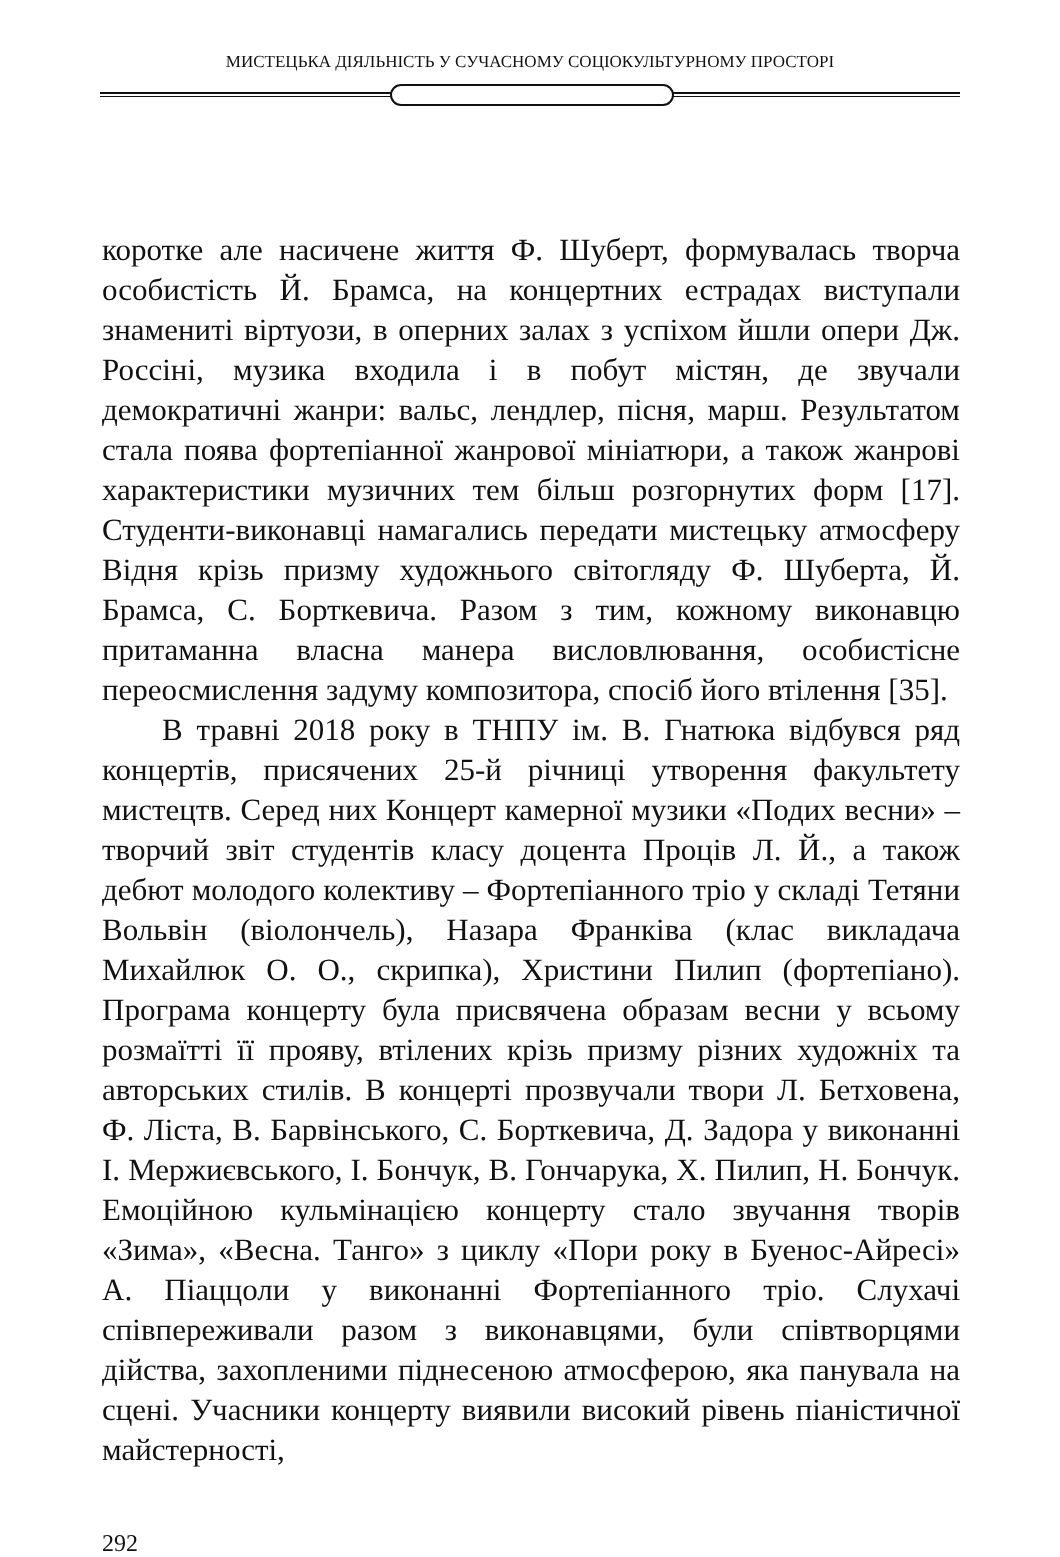МИСТЕЦЬКА ДІЯЛЬНІСТЬ У СУЧАСНОМУ СОЦІОКУЛЬТУРНОМУ ПРОСТОРІ
коротке але насичене життя Ф. Шуберт, формувалась творча особистість Й. Брамса, на концертних естрадах виступали знамениті віртуози, в оперних залах з успіхом йшли опери Дж. Россіні, музика входила і в побут містян, де звучали демократичні жанри: вальс, лендлер, пісня, марш. Результатом стала поява фортепіанної жанрової мініатюри, а також жанрові характеристики музичних тем більш розгорнутих форм [17]. Студенти-виконавці намагались передати мистецьку атмосферу Відня крізь призму художнього світогляду Ф. Шуберта, Й. Брамса, С. Борткевича. Разом з тим, кожному виконавцю притаманна власна манера висловлювання, особистісне переосмислення задуму композитора, спосіб його втілення [35].
В травні 2018 року в ТНПУ ім. В. Гнатюка відбувся ряд концертів, присячених 25-й річниці утворення факультету мистецтв. Серед них Концерт камерної музики «Подих весни» – творчий звіт студентів класу доцента Проців Л. Й., а також дебют молодого колективу – Фортепіанного тріо у складі Тетяни Вольвін (віолончель), Назара Франківа (клас викладача Михайлюк О. О., скрипка), Христини Пилип (фортепіано). Програма концерту була присвячена образам весни у всьому розмаїтті її прояву, втілених крізь призму різних художніх та авторських стилів. В концерті прозвучали твори Л. Бетховена, Ф. Ліста, В. Барвінського, С. Борткевича, Д. Задора у виконанні І. Мержиєвського, І. Бончук, В. Гончарука, Х. Пилип, Н. Бончук. Емоційною кульмінацією концерту стало звучання творів «Зима», «Весна. Танго» з циклу «Пори року в Буенос-Айресі» А. Піаццоли у виконанні Фортепіанного тріо. Слухачі співпереживали разом з виконавцями, були співтворцями дійства, захопленими піднесеною атмосферою, яка панувала на сцені. Учасники концерту виявили високий рівень піаністичної майстерності,
292